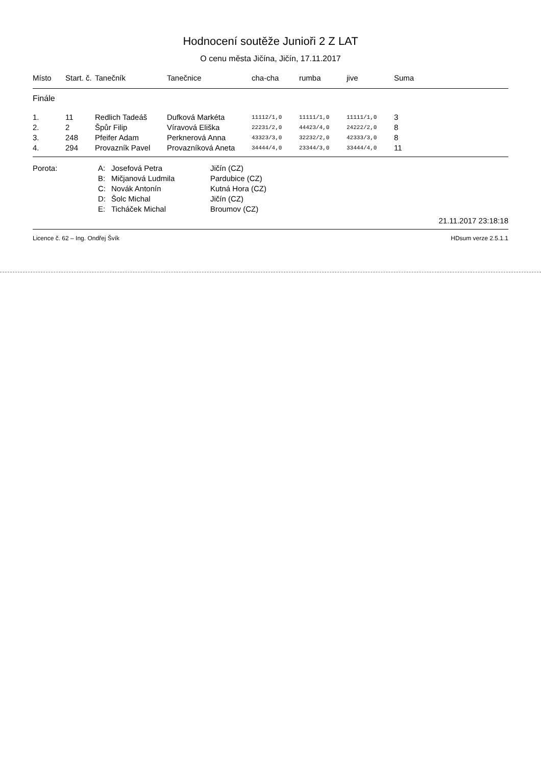Hodnocení soutěže Junioři 2 Z LAT
O cenu města Jičína, Jičín, 17.11.2017
| Místo | Start. č. | Tanečník | Tanečnice | cha-cha | rumba | jive | Suma |
| --- | --- | --- | --- | --- | --- | --- | --- |
| Finále | | | | | | | |
| 1. | 11 | Redlich Tadeáš | Dufková Markéta | 11112/1,0 | 11111/1,0 | 11111/1,0 | 3 |
| 2. | 2 | Špůr Filip | Víravová Eliška | 22231/2,0 | 44423/4,0 | 24222/2,0 | 8 |
| 3. | 248 | Pfeifer Adam | Perknerová Anna | 43323/3,0 | 32232/2,0 | 42333/3,0 | 8 |
| 4. | 294 | Provazník Pavel | Provazníková Aneta | 34444/4,0 | 23344/3,0 | 33444/4,0 | 11 |
| Porota: | A: | Josefová Petra | Jičín (CZ) |
| | B: | Mičjanová Ludmila | Pardubice (CZ) |
| | C: | Novák Antonín | Kutná Hora (CZ) |
| | D: | Šolc Michal | Jičín (CZ) |
| | E: | Ticháček Michal | Broumov (CZ) |
21.11.2017 23:18:18
Licence č. 62 – Ing. Ondřej Švík HDsum verze 2.5.1.1